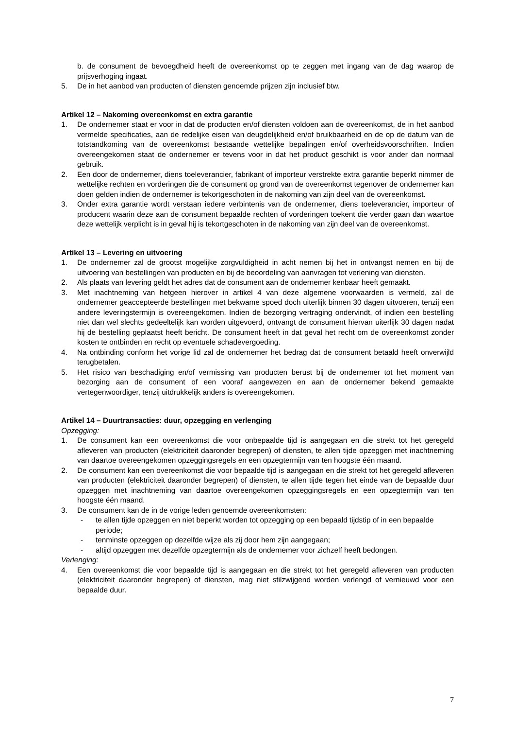b. de consument de bevoegdheid heeft de overeenkomst op te zeggen met ingang van de dag waarop de prijsverhoging ingaat.
5. De in het aanbod van producten of diensten genoemde prijzen zijn inclusief btw.
Artikel 12 – Nakoming overeenkomst en extra garantie
1. De ondernemer staat er voor in dat de producten en/of diensten voldoen aan de overeenkomst, de in het aanbod vermelde specificaties, aan de redelijke eisen van deugdelijkheid en/of bruikbaarheid en de op de datum van de totstandkoming van de overeenkomst bestaande wettelijke bepalingen en/of overheidsvoorschriften. Indien overeengekomen staat de ondernemer er tevens voor in dat het product geschikt is voor ander dan normaal gebruik.
2. Een door de ondernemer, diens toeleverancier, fabrikant of importeur verstrekte extra garantie beperkt nimmer de wettelijke rechten en vorderingen die de consument op grond van de overeenkomst tegenover de ondernemer kan doen gelden indien de ondernemer is tekortgeschoten in de nakoming van zijn deel van de overeenkomst.
3. Onder extra garantie wordt verstaan iedere verbintenis van de ondernemer, diens toeleverancier, importeur of producent waarin deze aan de consument bepaalde rechten of vorderingen toekent die verder gaan dan waartoe deze wettelijk verplicht is in geval hij is tekortgeschoten in de nakoming van zijn deel van de overeenkomst.
Artikel 13 – Levering en uitvoering
1. De ondernemer zal de grootst mogelijke zorgvuldigheid in acht nemen bij het in ontvangst nemen en bij de uitvoering van bestellingen van producten en bij de beoordeling van aanvragen tot verlening van diensten.
2. Als plaats van levering geldt het adres dat de consument aan de ondernemer kenbaar heeft gemaakt.
3. Met inachtneming van hetgeen hierover in artikel 4 van deze algemene voorwaarden is vermeld, zal de ondernemer geaccepteerde bestellingen met bekwame spoed doch uiterlijk binnen 30 dagen uitvoeren, tenzij een andere leveringstermijn is overeengekomen. Indien de bezorging vertraging ondervindt, of indien een bestelling niet dan wel slechts gedeeltelijk kan worden uitgevoerd, ontvangt de consument hiervan uiterlijk 30 dagen nadat hij de bestelling geplaatst heeft bericht. De consument heeft in dat geval het recht om de overeenkomst zonder kosten te ontbinden en recht op eventuele schadevergoeding.
4. Na ontbinding conform het vorige lid zal de ondernemer het bedrag dat de consument betaald heeft onverwijld terugbetalen.
5. Het risico van beschadiging en/of vermissing van producten berust bij de ondernemer tot het moment van bezorging aan de consument of een vooraf aangewezen en aan de ondernemer bekend gemaakte vertegenwoordiger, tenzij uitdrukkelijk anders is overeengekomen.
Artikel 14 – Duurtransacties: duur, opzegging en verlenging
Opzegging:
1. De consument kan een overeenkomst die voor onbepaalde tijd is aangegaan en die strekt tot het geregeld afleveren van producten (elektriciteit daaronder begrepen) of diensten, te allen tijde opzeggen met inachtneming van daartoe overeengekomen opzeggingsregels en een opzegtermijn van ten hoogste één maand.
2. De consument kan een overeenkomst die voor bepaalde tijd is aangegaan en die strekt tot het geregeld afleveren van producten (elektriciteit daaronder begrepen) of diensten, te allen tijde tegen het einde van de bepaalde duur opzeggen met inachtneming van daartoe overeengekomen opzeggingsregels en een opzegtermijn van ten hoogste één maand.
3. De consument kan de in de vorige leden genoemde overeenkomsten:
- te allen tijde opzeggen en niet beperkt worden tot opzegging op een bepaald tijdstip of in een bepaalde periode;
- tenminste opzeggen op dezelfde wijze als zij door hem zijn aangegaan;
- altijd opzeggen met dezelfde opzegtermijn als de ondernemer voor zichzelf heeft bedongen.
Verlenging:
4. Een overeenkomst die voor bepaalde tijd is aangegaan en die strekt tot het geregeld afleveren van producten (elektriciteit daaronder begrepen) of diensten, mag niet stilzwijgend worden verlengd of vernieuwd voor een bepaalde duur.
7